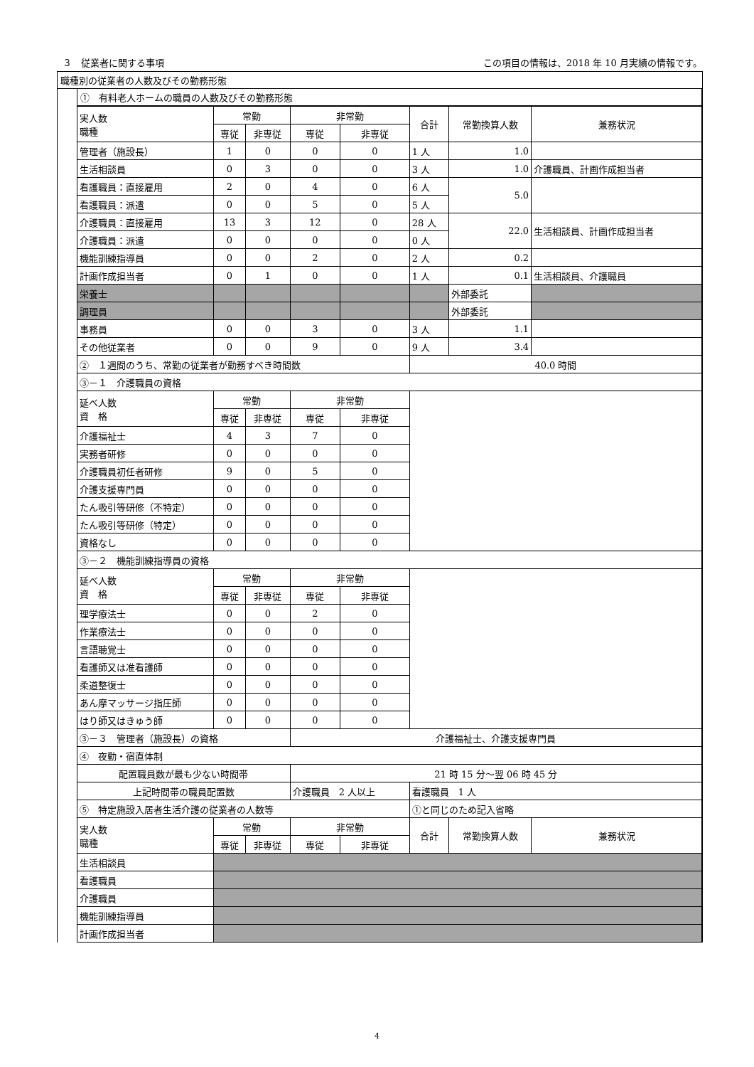３　従業者に関する事項 この項目の情報は、2018 年 10 月実績の情報です。
職種別の従業者の人数及びその勤務形態
①　有料老人ホームの職員の人数及びその勤務形態
| 実人数 職種 | 常勤 | | 非常勤 | | 合計 | 常勤換算人数 | 兼務状況 |
| --- | --- | --- | --- | --- | --- | --- | --- |
| | 専従 | 非専従 | 専従 | 非専従 | | | |
| 管理者（施設長） | 1 | 0 | 0 | 0 | 1 人 | 1.0 | |
| 生活相談員 | 0 | 3 | 0 | 0 | 3 人 | 1.0 | 介護職員、計画作成担当者 |
| 看護職員：直接雇用 | 2 | 0 | 4 | 0 | 6 人 | 5.0 | |
| 看護職員：派遣 | 0 | 0 | 5 | 0 | 5 人 | | |
| 介護職員：直接雇用 | 13 | 3 | 12 | 0 | 28 人 | 22.0 | 生活相談員、計画作成担当者 |
| 介護職員：派遣 | 0 | 0 | 0 | 0 | 0 人 | | |
| 機能訓練指導員 | 0 | 0 | 2 | 0 | 2 人 | 0.2 | |
| 計画作成担当者 | 0 | 1 | 0 | 0 | 1 人 | 0.1 | 生活相談員、介護職員 |
| 栄養士 | | | | | | 外部委託 | |
| 調理員 | | | | | | 外部委託 | |
| 事務員 | 0 | 0 | 3 | 0 | 3 人 | 1.1 | |
| その他従業者 | 0 | 0 | 9 | 0 | 9 人 | 3.4 | |
| ② １週間のうち、常勤の従業者が勤務すべき時間数 | | | | | 40.0 時間 | | |
| ③－１ 介護職員の資格 | | | | | | | |
| 延べ人数 資 格 | 常勤 | | 非常勤 | | | | |
| | 専従 | 非専従 | 専従 | 非専従 | | | |
| 介護福祉士 | 4 | 3 | 7 | 0 | | | |
| 実務者研修 | 0 | 0 | 0 | 0 | | | |
| 介護職員初任者研修 | 9 | 0 | 5 | 0 | | | |
| 介護支援専門員 | 0 | 0 | 0 | 0 | | | |
| たん吸引等研修（不特定） | 0 | 0 | 0 | 0 | | | |
| たん吸引等研修（特定） | 0 | 0 | 0 | 0 | | | |
| 資格なし | 0 | 0 | 0 | 0 | | | |
| ③－２ 機能訓練指導員の資格 | | | | | | | |
| 延べ人数 資 格 | 常勤 | | 非常勤 | | | | |
| | 専従 | 非専従 | 専従 | 非専従 | | | |
| 理学療法士 | 0 | 0 | 2 | 0 | | | |
| 作業療法士 | 0 | 0 | 0 | 0 | | | |
| 言語聴覚士 | 0 | 0 | 0 | 0 | | | |
| 看護師又は准看護師 | 0 | 0 | 0 | 0 | | | |
| 柔道整復士 | 0 | 0 | 0 | 0 | | | |
| あん摩マッサージ指圧師 | 0 | 0 | 0 | 0 | | | |
| はり師又はきゅう師 | 0 | 0 | 0 | 0 | | | |
| ③－３ 管理者（施設長）の資格 | | | 介護福祉士、介護支援専門員 | | | | |
| ④ 夜勤・宿直体制 | | | | | | | |
| 配置職員数が最も少ない時間帯 | | | 21 時 15 分～翌 06 時 45 分 | | | | |
| 上記時間帯の職員配置数 | | | 介護職員 2 人以上 | | 看護職員 1 人 | | |
| ⑤ 特定施設入居者生活介護の従業者の人数等 | | | | | ①と同じのため記入省略 | | |
| 実人数 職種 | 常勤 | | 非常勤 | | 合計 | 常勤換算人数 | 兼務状況 |
| | 専従 | 非専従 | 専従 | 非専従 | | | |
| 生活相談員 | | | | | | | |
| 看護職員 | | | | | | | |
| 介護職員 | | | | | | | |
| 機能訓練指導員 | | | | | | | |
| 計画作成担当者 | | | | | | | |
4